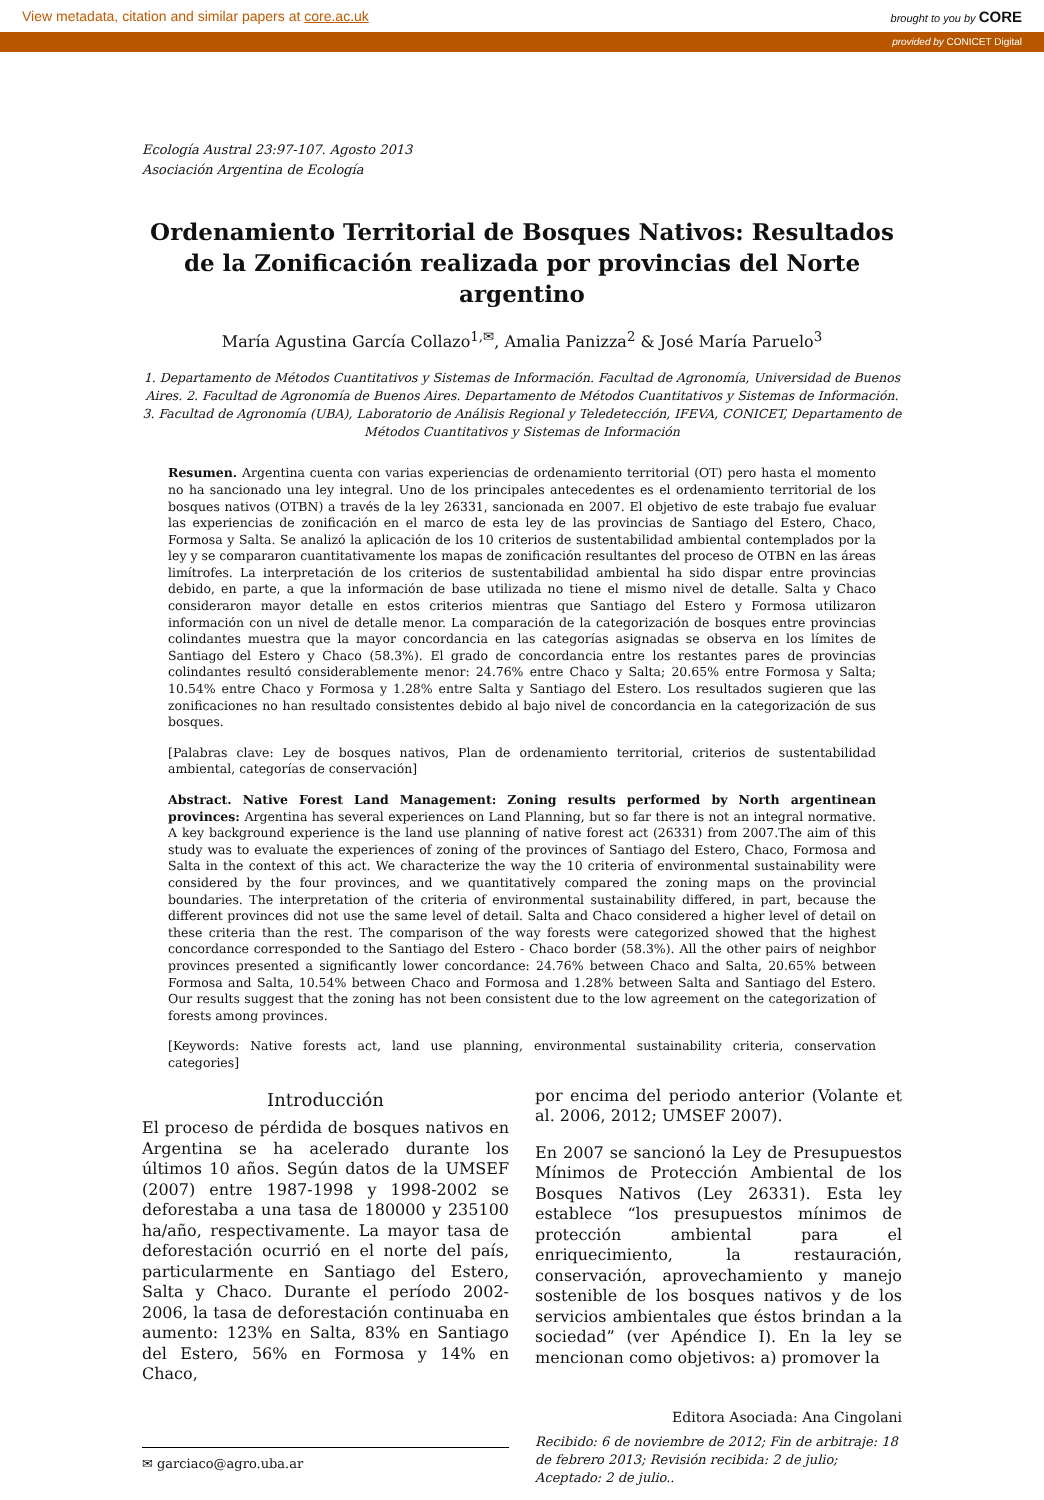View metadata, citation and similar papers at core.ac.uk brought to you by CORE
provided by CONICET Digital
Ecología Austral 23:97-107. Agosto 2013
Asociación Argentina de Ecología
Ordenamiento Territorial de Bosques Nativos: Resultados de la Zonificación realizada por provincias del Norte argentino
María Agustina García Collazo<sup>1,✉</sup>, Amalia Panizza<sup>2</sup> & José María Paruelo<sup>3</sup>
1. Departamento de Métodos Cuantitativos y Sistemas de Información. Facultad de Agronomía, Universidad de Buenos Aires. 2. Facultad de Agronomía de Buenos Aires. Departamento de Métodos Cuantitativos y Sistemas de Información. 3. Facultad de Agronomía (UBA), Laboratorio de Análisis Regional y Teledetección, IFEVA, CONICET, Departamento de Métodos Cuantitativos y Sistemas de Información
Resumen. Argentina cuenta con varias experiencias de ordenamiento territorial (OT) pero hasta el momento no ha sancionado una ley integral. Uno de los principales antecedentes es el ordenamiento territorial de los bosques nativos (OTBN) a través de la ley 26331, sancionada en 2007. El objetivo de este trabajo fue evaluar las experiencias de zonificación en el marco de esta ley de las provincias de Santiago del Estero, Chaco, Formosa y Salta. Se analizó la aplicación de los 10 criterios de sustentabilidad ambiental contemplados por la ley y se compararon cuantitativamente los mapas de zonificación resultantes del proceso de OTBN en las áreas limítrofes. La interpretación de los criterios de sustentabilidad ambiental ha sido dispar entre provincias debido, en parte, a que la información de base utilizada no tiene el mismo nivel de detalle. Salta y Chaco consideraron mayor detalle en estos criterios mientras que Santiago del Estero y Formosa utilizaron información con un nivel de detalle menor. La comparación de la categorización de bosques entre provincias colindantes muestra que la mayor concordancia en las categorías asignadas se observa en los límites de Santiago del Estero y Chaco (58.3%). El grado de concordancia entre los restantes pares de provincias colindantes resultó considerablemente menor: 24.76% entre Chaco y Salta; 20.65% entre Formosa y Salta; 10.54% entre Chaco y Formosa y 1.28% entre Salta y Santiago del Estero. Los resultados sugieren que las zonificaciones no han resultado consistentes debido al bajo nivel de concordancia en la categorización de sus bosques.
[Palabras clave: Ley de bosques nativos, Plan de ordenamiento territorial, criterios de sustentabilidad ambiental, categorías de conservación]
Abstract. Native Forest Land Management: Zoning results performed by North argentinean provinces: Argentina has several experiences on Land Planning, but so far there is not an integral normative. A key background experience is the land use planning of native forest act (26331) from 2007.The aim of this study was to evaluate the experiences of zoning of the provinces of Santiago del Estero, Chaco, Formosa and Salta in the context of this act. We characterize the way the 10 criteria of environmental sustainability were considered by the four provinces, and we quantitatively compared the zoning maps on the provincial boundaries. The interpretation of the criteria of environmental sustainability differed, in part, because the different provinces did not use the same level of detail. Salta and Chaco considered a higher level of detail on these criteria than the rest. The comparison of the way forests were categorized showed that the highest concordance corresponded to the Santiago del Estero - Chaco border (58.3%). All the other pairs of neighbor provinces presented a significantly lower concordance: 24.76% between Chaco and Salta, 20.65% between Formosa and Salta, 10.54% between Chaco and Formosa and 1.28% between Salta and Santiago del Estero. Our results suggest that the zoning has not been consistent due to the low agreement on the categorization of forests among provinces.
[Keywords: Native forests act, land use planning, environmental sustainability criteria, conservation categories]
Introducción
El proceso de pérdida de bosques nativos en Argentina se ha acelerado durante los últimos 10 años. Según datos de la UMSEF (2007) entre 1987-1998 y 1998-2002 se deforestaba a una tasa de 180000 y 235100 ha/año, respectivamente. La mayor tasa de deforestación ocurrió en el norte del país, particularmente en Santiago del Estero, Salta y Chaco. Durante el período 2002-2006, la tasa de deforestación continuaba en aumento: 123% en Salta, 83% en Santiago del Estero, 56% en Formosa y 14% en Chaco,
por encima del periodo anterior (Volante et al. 2006, 2012; UMSEF 2007).
En 2007 se sancionó la Ley de Presupuestos Mínimos de Protección Ambiental de los Bosques Nativos (Ley 26331). Esta ley establece “los presupuestos mínimos de protección ambiental para el enriquecimiento, la restauración, conservación, aprovechamiento y manejo sostenible de los bosques nativos y de los servicios ambientales que éstos brindan a la sociedad” (ver Apéndice I). En la ley se mencionan como objetivos: a) promover la
✉ garciaco@agro.uba.ar
Editora Asociada: Ana Cingolani
Recibido: 6 de noviembre de 2012; Fin de arbitraje: 18 de febrero 2013; Revisión recibida: 2 de julio; Aceptado: 2 de julio..